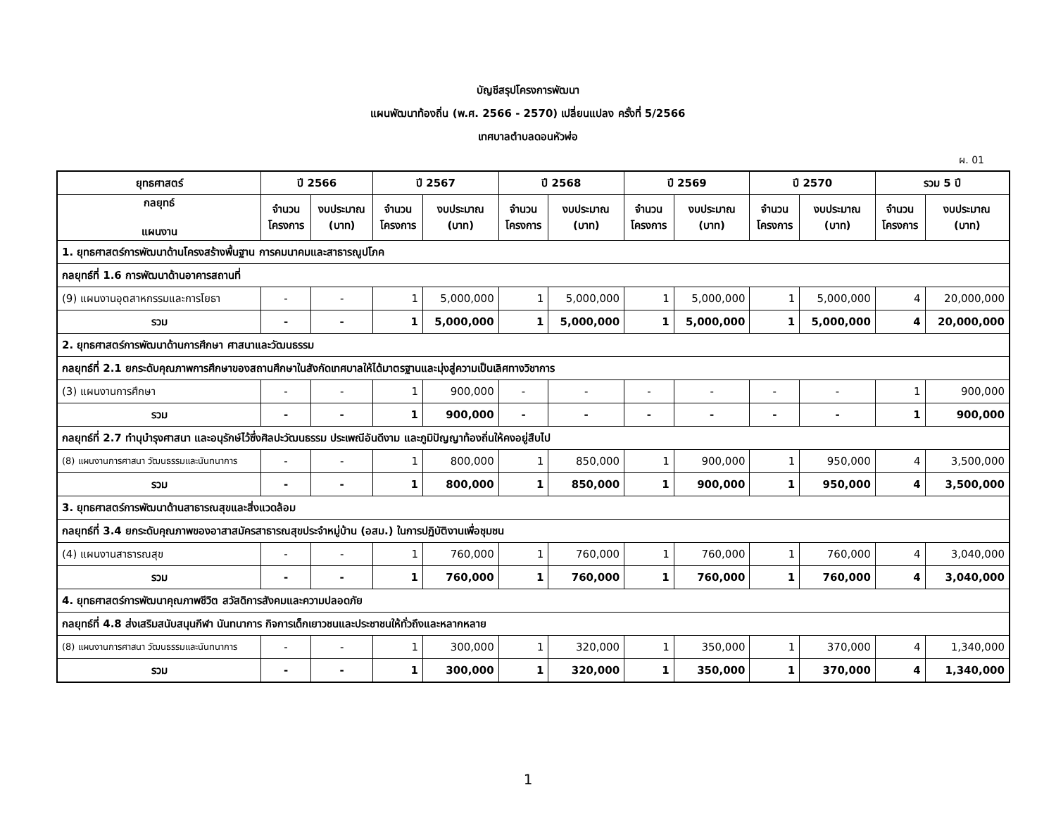บัญชีสรุปโครงการพัฒนา
แผนพัฒนาท้องถิ่น (พ.ศ. 2566 - 2570) เปลี่ยนแปลง ครั้งที่ 5/2566
เทศบาลตำบลดอนหัวฬ่อ
ผ. 01
| ยุทธศาสตร์ | ปี 2566 | | ปี 2567 | | ปี 2568 | | ปี 2569 | | ปี 2570 | | รวม 5 ปี | |
| --- | --- | --- | --- | --- | --- | --- | --- | --- | --- | --- | --- | --- |
| กลยุทธ์ แผนงาน | จำนวน โครงการ | งบประมาณ (บาท) | จำนวน โครงการ | งบประมาณ (บาท) | จำนวน โครงการ | งบประมาณ (บาท) | จำนวน โครงการ | งบประมาณ (บาท) | จำนวน โครงการ | งบประมาณ (บาท) | จำนวน โครงการ | งบประมาณ (บาท) |
| 1. ยุทธศาสตร์การพัฒนาด้านโครงสร้างพื้นฐาน การคมนาคมและสาธารณูปโภค | | | | | | | | | | | | |
| กลยุทธ์ที่ 1.6 การพัฒนาด้านอาคารสถานที่ | | | | | | | | | | | | |
| (9) แผนงานอุตสาหกรรมและการโยธา | - | - | 1 | 5,000,000 | 1 | 5,000,000 | 1 | 5,000,000 | 1 | 5,000,000 | 4 | 20,000,000 |
| รวม | - | - | 1 | 5,000,000 | 1 | 5,000,000 | 1 | 5,000,000 | 1 | 5,000,000 | 4 | 20,000,000 |
| 2. ยุทธศาสตร์การพัฒนาด้านการศึกษา ศาสนาและวัฒนธรรม | | | | | | | | | | | | |
| กลยุทธ์ที่ 2.1 ยกระดับคุณภาพการศึกษาของสถานศึกษาในสังกัดเทศบาลให้ได้มาตรฐานและมุ่งสู่ความเป็นเลิศทางวิชาการ | | | | | | | | | | | | |
| (3) แผนงานการศึกษา | - | - | 1 | 900,000 | - | - | - | - | - | - | 1 | 900,000 |
| รวม | - | - | 1 | 900,000 | - | - | - | - | - | - | 1 | 900,000 |
| กลยุทธ์ที่ 2.7 ทำนุบำรุงศาสนา และอนุรักษ์ไว้ซึ่งศิลปะวัฒนธรรม ประเพณีอันดีงาม และภูมิปัญญาท้องถิ่นให้คงอยู่สืบไป | | | | | | | | | | | | |
| (8) แผนงานการศาสนา วัฒนธรรมและนันทนาการ | - | - | 1 | 800,000 | 1 | 850,000 | 1 | 900,000 | 1 | 950,000 | 4 | 3,500,000 |
| รวม | - | - | 1 | 800,000 | 1 | 850,000 | 1 | 900,000 | 1 | 950,000 | 4 | 3,500,000 |
| 3. ยุทธศาสตร์การพัฒนาด้านสาธารณสุขและสิ่งแวดล้อม | | | | | | | | | | | | |
| กลยุทธ์ที่ 3.4 ยกระดับคุณภาพของอาสาสมัครสาธารณสุขประจำหมู่บ้าน (อสม.) ในการปฏิบัติงานเพื่อชุมชน | | | | | | | | | | | | |
| (4) แผนงานสาธารณสุข | - | - | 1 | 760,000 | 1 | 760,000 | 1 | 760,000 | 1 | 760,000 | 4 | 3,040,000 |
| รวม | - | - | 1 | 760,000 | 1 | 760,000 | 1 | 760,000 | 1 | 760,000 | 4 | 3,040,000 |
| 4. ยุทธศาสตร์การพัฒนาคุณภาพชีวิต สวัสดิการสังคมและความปลอดภัย | | | | | | | | | | | | |
| กลยุทธ์ที่ 4.8 ส่งเสริมสนับสนุนกีฬา นันทนาการ กิจการเด็กเยาวชนและประชาชนให้ทั่วถึงและหลากหลาย | | | | | | | | | | | | |
| (8) แผนงานการศาสนา วัฒนธรรมและนันทนาการ | - | - | 1 | 300,000 | 1 | 320,000 | 1 | 350,000 | 1 | 370,000 | 4 | 1,340,000 |
| รวม | - | - | 1 | 300,000 | 1 | 320,000 | 1 | 350,000 | 1 | 370,000 | 4 | 1,340,000 |
1